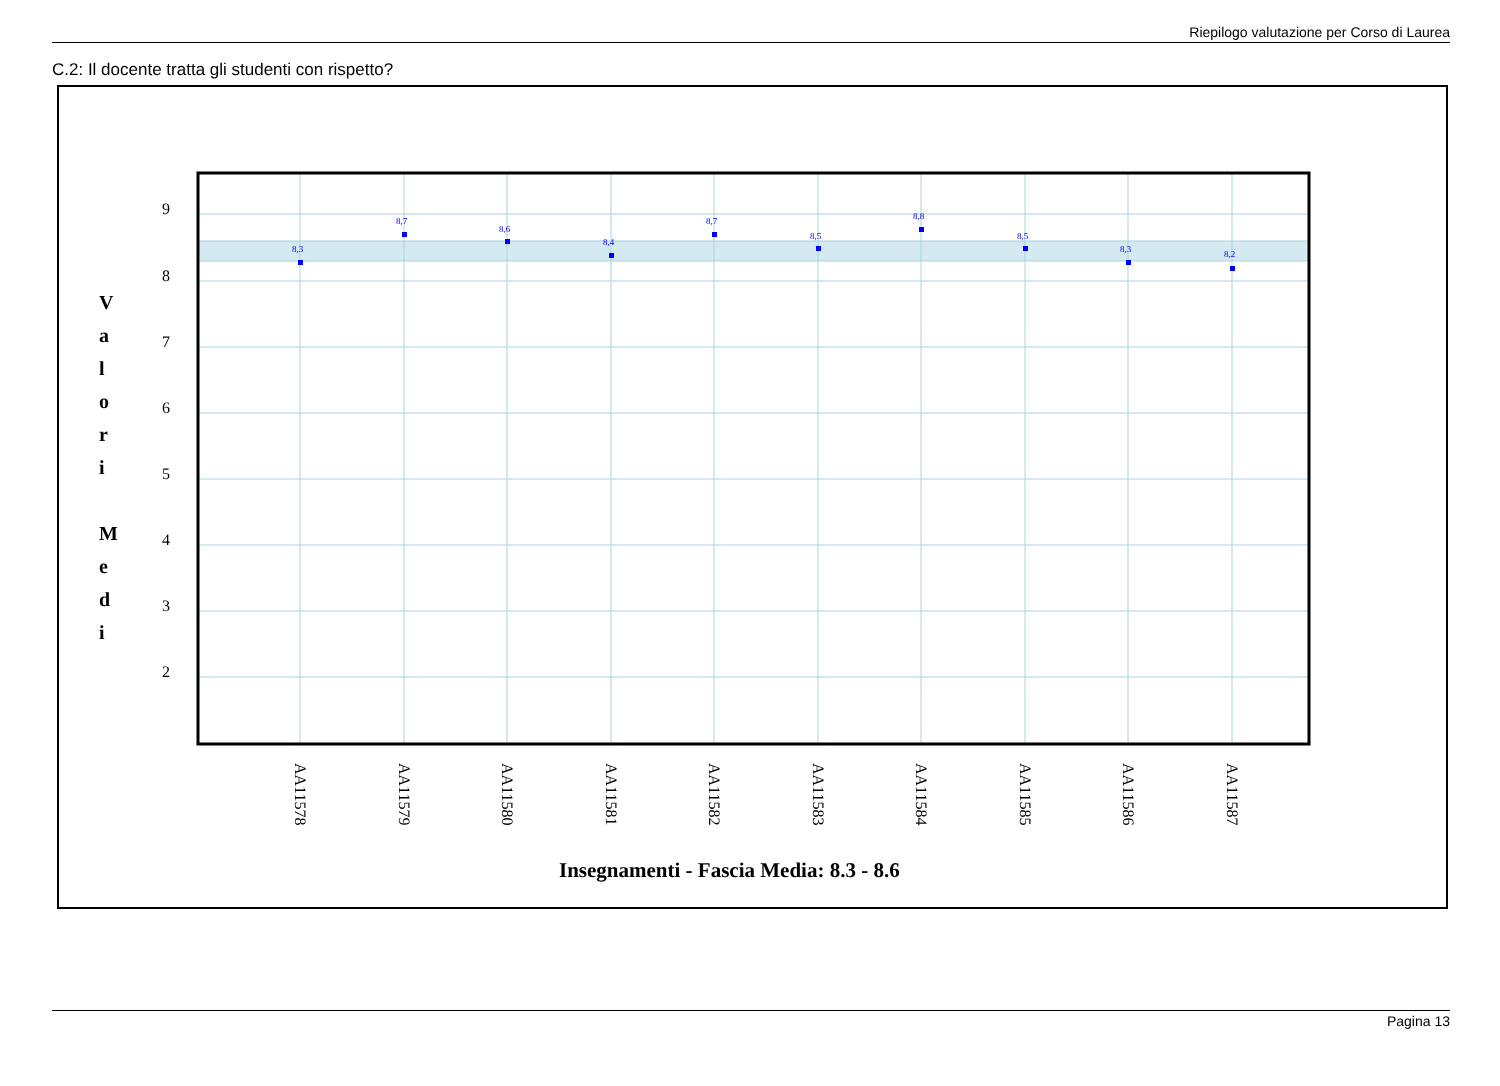Riepilogo valutazione per Corso di Laurea
C.2: Il docente tratta gli studenti con rispetto?
V
a
l
o
r
i
M
e
d
i
9
8
7
6
5
4
3
2
8,3
8,7
8,6
8,4
8,7
8,5
8,8
8,5
8,3
8,2
AA11578
AA11579
AA11580
AA11581
AA11582
AA11583
AA11584
AA11585
AA11586
AA11587
Insegnamenti - Fascia Media: 8.3 - 8.6
Pagina 13